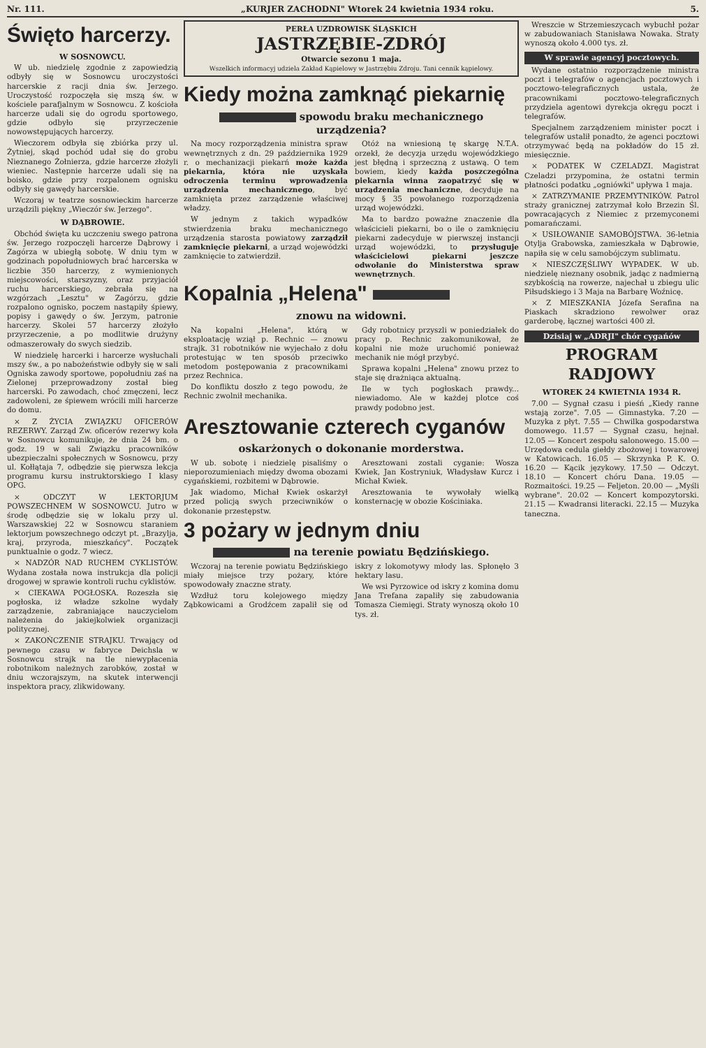Nr. 111. „KURJER ZACHODNI" Wtorek 24 kwietnia 1934 roku. 5.
Święto harcerzy.
W SOSNOWCU.
W ub. niedzielę zgodnie z zapowiedzią odbyły się w Sosnowcu uroczystości harcerskie z racji dnia św. Jerzego. Uroczystość rozpoczęła się mszą św. w kościele parafjalnym w Sosnowcu. Z kościoła harcerze udali się do ogrodu sportowego, gdzie odbyło się przyrzeczenie nowowstępujących harcerzy.
Wieczorem odbyła się zbiórka przy ul. Żytniej, skąd pochód udał się do grobu Nieznanego Żołnierza, gdzie harcerze złożyli wieniec. Następnie harcerze udali się na boisko, gdzie przy rozpalonem ognisku odbyły się gawędy harcerskie.
Wczoraj w teatrze sosnowieckim harcerze urządzili piękny „Wieczór św. Jerzego".
W DĄBROWIE.
Obchód święta ku uczczeniu swego patrona św. Jerzego rozpoczęli harcerze Dąbrowy i Zagórza w ubiegłą sobotę. W dniu tym w godzinach popołudniowych brać harcerska w liczbie 350 harcerzy, z wymienionych miejscowości, starszyzny, oraz przyjaciół ruchu harcerskiego, zebrała się na wzgórzach „Lesztu" w Zagórzu, gdzie rozpalono ognisko, poczem nastąpiły śpiewy, popisy i gawędy o św. Jerzym, patronie harcerzy. Skolei 57 harcerzy złożyło przyrzeczenie, a po modlitwie drużyny odmaszerowały do swych siedzib.
W niedzielę harcerki i harcerze wysłuchali mszy św., a po nabożeństwie odbyły się w sali Ogniska zawody sportowe, popołudniu zaś na Zielonej przeprowadzony został bieg harcerski. Po zawodach, choć zmęczeni, lecz zadowoleni, ze śpiewem wrócili mili harcerze do domu.
× Z ŻYCIA ZWIĄZKU OFICERÓW REZERWY. Zarząd Zw. oficerów rezerwy koła w Sosnowcu komunikuje, że dnia 24 bm. o godz. 19 w sali Związku pracowników ubezpieczalni społecznych w Sosnowcu, przy ul. Kołłątaja 7, odbędzie się pierwsza lekcja programu kursu instruktorskiego I klasy OPG.
× ODCZYT W LEKTORJUM POWSZECHNEM W SOSNOWCU. Jutro w środę odbędzie się w lokalu przy ul. Warszawskiej 22 w Sosnowcu staraniem lektorjum powszechnego odczyt pt. „Brazylja, kraj, przyroda, mieszkańcy". Początek punktualnie o godz. 7 wiecz.
× NADZÓR NAD RUCHEM CYKLISTÓW. Wydana została nowa instrukcja dla policji drogowej w sprawie kontroli ruchu cyklistów.
× CIEKAWA POGŁOSKA. Rozeszła się pogłoska, iż władze szkolne wydały zarządzenie, zabraniające nauczycielom należenia do jakiejkolwiek organizacji politycznej.
× ZAKOŃCZENIE STRAJKU. Trwający od pewnego czasu w fabryce Deichsla w Sosnowcu strajk na tle niewypłacenia robotnikom należnych zarobków, został w dniu wczorajszym, na skutek interwencji inspektora pracy, zlikwidowany.
PERŁA UZDROWISK ŚLĄSKICH
JASTRZĘBIE-ZDRÓJ
Otwarcie sezonu 1 maja.
Wszelkich informacyj udziela Zakład Kąpielowy w Jastrzębiu Zdroju. Tani cennik kąpielowy.
Kiedy można zamknąć piekarnię
spowodu braku mechanicznego urządzenia?
Na mocy rozporządzenia ministra spraw wewnętrznych z dn. 29 października 1929 r. o mechanizacji piekarń może każda piekarnia, która nie uzyskała odroczenia terminu wprowadzenia urządzenia mechanicznego, być zamknięta przez zarządzenie właściwej władzy.
W jednym z takich wypadków stwierdzenia braku mechanicznego urządzenia starosta powiatowy zarządził zamknięcie piekarni, a urząd wojewódzki zamknięcie to zatwierdził.
Otóż na wniesioną tę skargę N.T.A. orzekł, że decyzja urzędu wojewódzkiego jest błędną i sprzeczną z ustawą. O tem bowiem, kiedy każda poszczególna piekarnia winna zaopatrzyć się w urządzenia mechaniczne, decyduje na mocy § 35 powołanego rozporządzenia urząd wojewódzki.
Ma to bardzo poważne znaczenie dla właścicieli piekarni, bo o ile o zamknięciu piekarni zadecyduje w pierwszej instancji urząd wojewódzki, to przysługuje właścicielowi piekarni jeszcze odwołanie do Ministerstwa spraw wewnętrznych.
Kopalnia „Helena"
znowu na widowni.
Na kopalni „Helena", którą w eksploatację wziął p. Rechnic — znowu strajk. 31 robotników nie wyjechało z dołu protestując w ten sposób przeciwko metodom postępowania z pracownikami przez Rechnica.
Do konfliktu doszło z tego powodu, że Rechnic zwolnił mechanika.
Gdy robotnicy przyszli w poniedziałek do pracy p. Rechnic zakomunikował, że kopalni nie może uruchomić ponieważ mechanik nie mógł przybyć.
Sprawa kopalni „Helena" znowu przez to staje się drażniąca aktualną.
Ile w tych pogłoskach prawdy... niewiadomo. Ale w każdej plotce coś prawdy podobno jest.
Aresztowanie czterech cyganów
oskarżonych o dokonanie morderstwa.
W ub. sobotę i niedzielę pisaliśmy o nieporozumieniach między dwoma obozami cygańskiemi, rozbitemi w Dąbrowie.
Jak wiadomo, Michał Kwiek oskarżył przed policją swych przeciwników o dokonanie przestępstw.
Aresztowani zostali cyganie: Wosza Kwiek, Jan Kostryniuk, Władysław Kurcz i Michał Kwiek.
Aresztowania te wywołały wielką konsternację w obozie Kościniaka.
3 pożary w jednym dniu
na terenie powiatu Będzińskiego.
Wczoraj na terenie powiatu Będzińskiego miały miejsce trzy pożary, które spowodowały znaczne straty.
Wzdłuż toru kolejowego między Ząbkowicami a Grodźcem zapalił się od iskry z lokomotywy młody las. Spłonęło 3 hektary lasu.
We wsi Pyrzowice od iskry z komina domu Jana Trefana zapaliły się zabudowania Tomasza Ciemięgi. Straty wynoszą około 10 tys. zł.
Wreszcie w Strzemieszycach wybuchł pożar w zabudowaniach Stanisława Nowaka. Straty wynoszą około 4.000 tys. zł.
W sprawie agencyj pocztowych.
Wydane ostatnio rozporządzenie ministra poczt i telegrafów o agencjach pocztowych i pocztowo-telegraficznych ustala, że pracownikami pocztowo-telegraficznych przydziela agentowi dyrekcja okręgu poczt i telegrafów.
Specjalnem zarządzeniem minister poczt i telegrafów ustalił ponadto, że agenci pocztowi otrzymywać będą na pokładów do 15 zł. miesięcznie.
× PODATEK W CZELADZI. Magistrat Czeladzi przypomina, że ostatni termin płatności podatku „ogniówki" upływa 1 maja.
× ZATRZYMANIE PRZEMYTNIKÓW. Patrol straży granicznej zatrzymał koło Brzezin Śl. powracających z Niemiec z przemyconemi pomarańczami.
× USIŁOWANIE SAMOBÓJSTWA. 36-letnia Otylja Grabowska, zamieszkała w Dąbrowie, napiła się w celu samobójczym sublimatu.
× NIESZCZĘŚLIWY WYPADEK. W ub. niedzielę nieznany osobnik, jadąc z nadmierną szybkością na rowerze, najechał u zbiegu ulic Piłsudskiego i 3 Maja na Barbarę Woźnicę.
× Z MIESZKANIA Józefa Serafina na Piaskach skradziono rewolwer oraz garderobę, łącznej wartości 400 zł.
Dzisiaj w „ADRJI" chór cygańów
PROGRAM RADJOWY
WTOREK 24 KWIETNIA 1934 R.
7.00 — Sygnał czasu i pieśń „Kiedy ranne wstają zorze". 7.05 — Gimnastyka. 7.20 — Muzyka z płyt. 7.55 — Chwilka gospodarstwa domowego. 11.57 — Sygnał czasu, hejnał. 12.05 — Koncert zespołu salonowego. 15.00 — Urzędowa cedula giełdy zbożowej i towarowej w Katowicach. 16.05 — Skrzynka P. K. O. 16.20 — Kącik językowy. 17.50 — Odczyt. 18.10 — Koncert chóru Dana. 19.05 — Rozmaitości. 19.25 — Feljeton. 20.00 — „Myśli wybrane". 20.02 — Koncert kompozytorski. 21.15 — Kwadransi literacki. 22.15 — Muzyka taneczna.